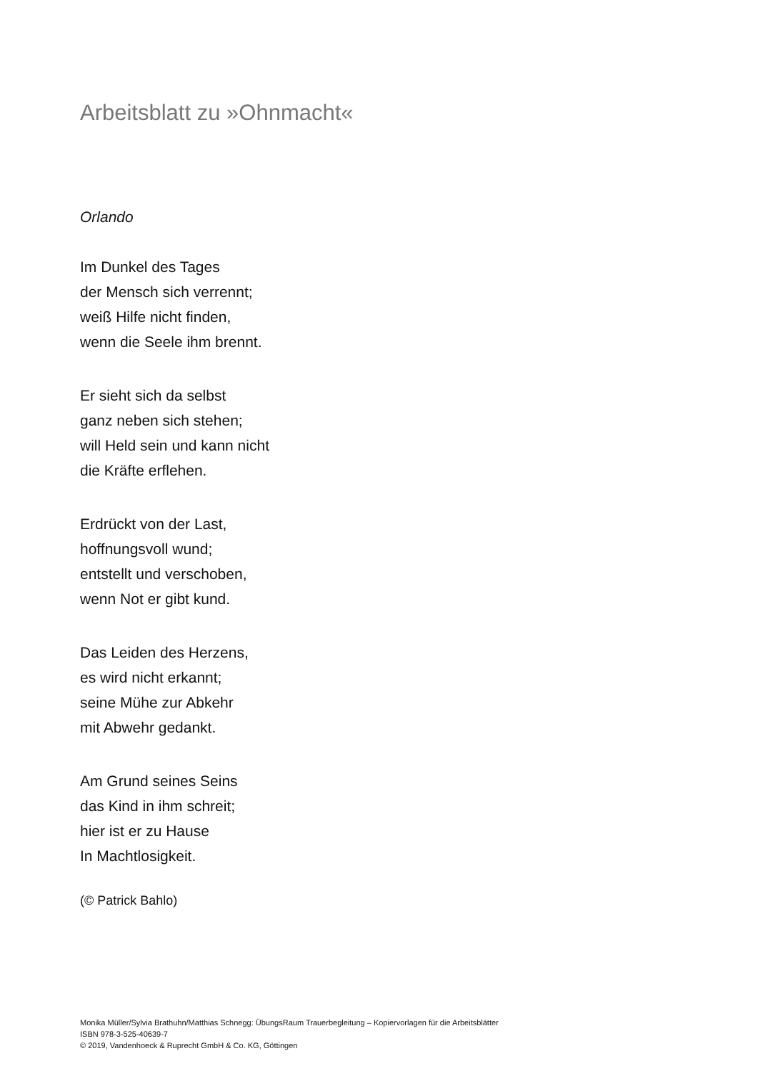Arbeitsblatt zu »Ohnmacht«
Orlando
Im Dunkel des Tages
der Mensch sich verrennt;
weiß Hilfe nicht finden,
wenn die Seele ihm brennt.
Er sieht sich da selbst
ganz neben sich stehen;
will Held sein und kann nicht
die Kräfte erflehen.
Erdrückt von der Last,
hoffnungsvoll wund;
entstellt und verschoben,
wenn Not er gibt kund.
Das Leiden des Herzens,
es wird nicht erkannt;
seine Mühe zur Abkehr
mit Abwehr gedankt.
Am Grund seines Seins
das Kind in ihm schreit;
hier ist er zu Hause
In Machtlosigkeit.
(© Patrick Bahlo)
Monika Müller/Sylvia Brathuhn/Matthias Schnegg: ÜbungsRaum Trauerbegleitung – Kopiervorlagen für die Arbeitsblätter
ISBN 978-3-525-40639-7
© 2019, Vandenhoeck & Ruprecht GmbH & Co. KG, Göttingen